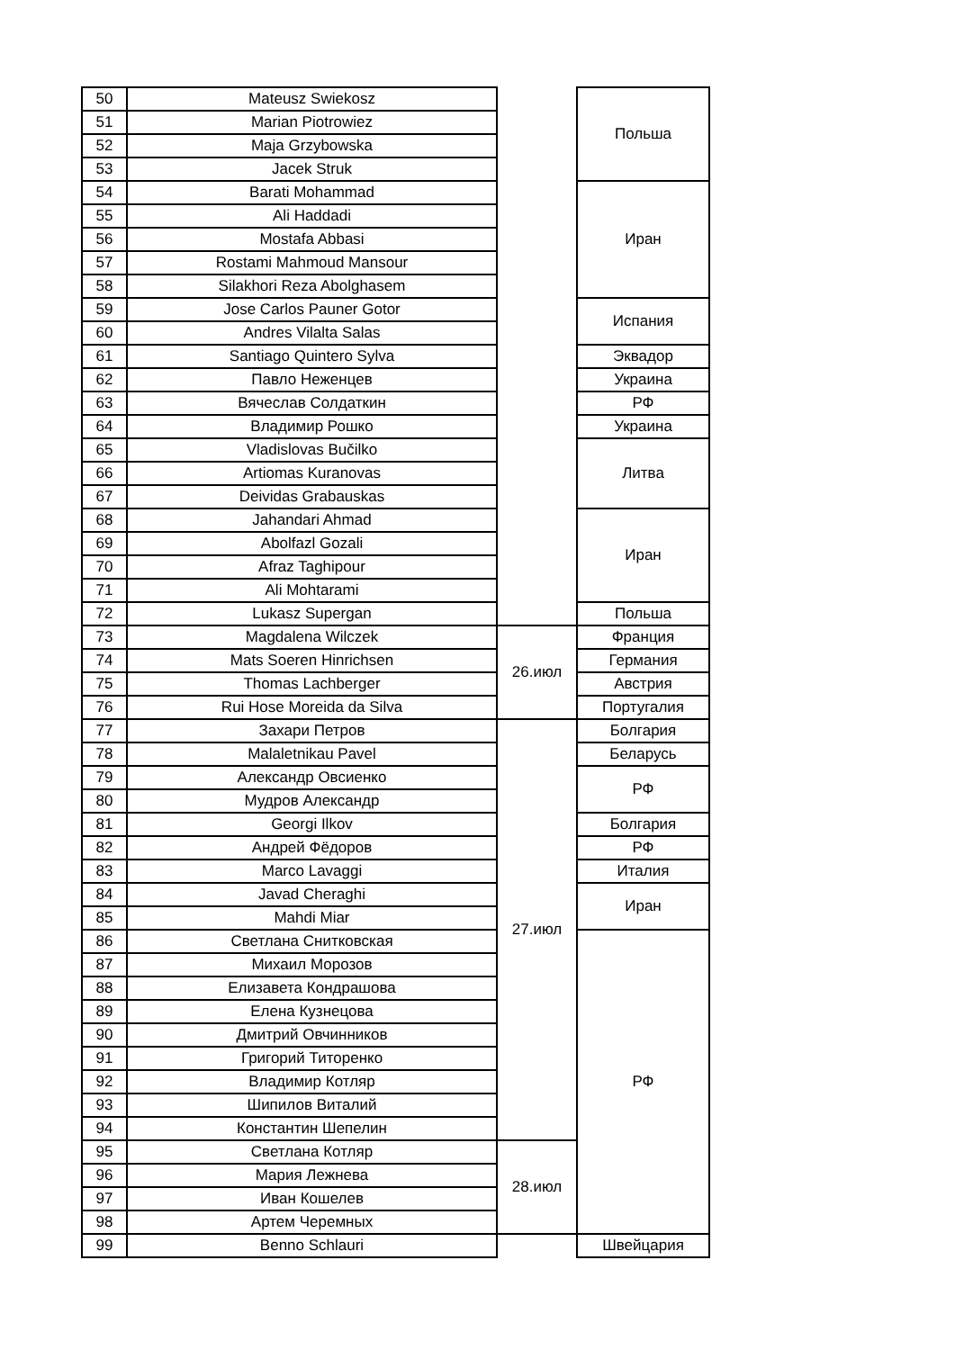| 50 | Mateusz Swiekosz | | Польша |
| 51 | Marian Piotrowiez | | |
| 52 | Maja Grzybowska | | |
| 53 | Jacek Struk | | |
| 54 | Barati Mohammad | | Иран |
| 55 | Ali Haddadi | | |
| 56 | Mostafa Abbasi | | |
| 57 | Rostami Mahmoud Mansour | | |
| 58 | Silakhori Reza Abolghasem | | |
| 59 | Jose Carlos Pauner Gotor | | Испания |
| 60 | Andres Vilalta Salas | | |
| 61 | Santiago Quintero Sylva | | Эквадор |
| 62 | Павло Неженцев | | Украина |
| 63 | Вячеслав Солдаткин | | РФ |
| 64 | Владимир Рошко | | Украина |
| 65 | Vladislovas Bučilko | | Литва |
| 66 | Artiomas Kuranovas | | |
| 67 | Deividas Grabauskas | | |
| 68 | Jahandari Ahmad | | Иран |
| 69 | Abolfazl Gozali | | |
| 70 | Afraz Taghipour | | |
| 71 | Ali Mohtarami | | |
| 72 | Lukasz Supergan | | Польша |
| 73 | Magdalena Wilczek | 26.июл | Франция |
| 74 | Mats Soeren Hinrichsen | | Германия |
| 75 | Thomas Lachberger | | Австрия |
| 76 | Rui Hose Moreida da Silva | | Португалия |
| 77 | Захари Петров | 27.июл | Болгария |
| 78 | Malaletnikau Pavel | | Беларусь |
| 79 | Александр Овсиенко | | РФ |
| 80 | Мудров Александр | | |
| 81 | Georgi Ilkov | | Болгария |
| 82 | Андрей Фёдоров | | РФ |
| 83 | Marco Lavaggi | | Италия |
| 84 | Javad Cheraghi | | Иран |
| 85 | Mahdi Miar | | |
| 86 | Светлана Снитковская | | РФ |
| 87 | Михаил Морозов | | |
| 88 | Елизавета Кондрашова | | |
| 89 | Елена Кузнецова | | |
| 90 | Дмитрий Овчинников | | |
| 91 | Григорий Титоренко | | |
| 92 | Владимир Котляр | | |
| 93 | Шипилов Виталий | | |
| 94 | Константин Шепелин | | |
| 95 | Светлана Котляр | 28.июл | |
| 96 | Мария Лежнева | | |
| 97 | Иван Кошелев | | |
| 98 | Артем Черемных | | |
| 99 | Benno Schlauri | | Швейцария |